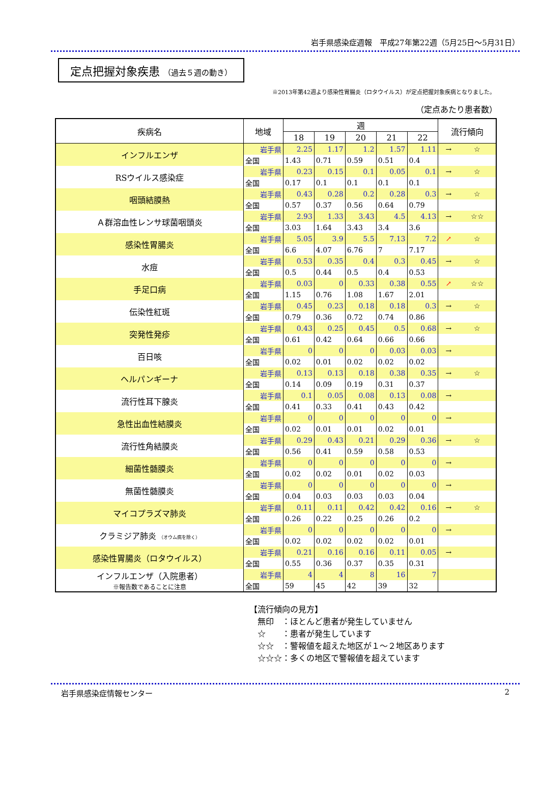岩手県感染症週報　平成27年第22週（5月25日～5月31日）
定点把握対象疾患 （過去５週の動き）
※2013年第42週より感染性胃腸炎（ロタウイルス）が定点把握対象疾病となりました。
（定点あたり患者数）
| 疾病名 | 地域 | 週 | | | | | 流行傾向 | |
| --- | --- | --- | --- | --- | --- | --- | --- | --- |
| | | 18 | 19 | 20 | 21 | 22 | | |
| インフルエンザ | 岩手県 | 2.25 | 1.17 | 1.2 | 1.57 | 1.11 | → | ☆ |
| | 全国 | 1.43 | 0.71 | 0.59 | 0.51 | 0.4 | | |
| RSウイルス感染症 | 岩手県 | 0.23 | 0.15 | 0.1 | 0.05 | 0.1 | → | ☆ |
| | 全国 | 0.17 | 0.1 | 0.1 | 0.1 | 0.1 | | |
| 咽頭結膜熱 | 岩手県 | 0.43 | 0.28 | 0.2 | 0.28 | 0.3 | → | ☆ |
| | 全国 | 0.57 | 0.37 | 0.56 | 0.64 | 0.79 | | |
| Ａ群溶血性レンサ球菌咽頭炎 | 岩手県 | 2.93 | 1.33 | 3.43 | 4.5 | 4.13 | → | ☆☆ |
| | 全国 | 3.03 | 1.64 | 3.43 | 3.4 | 3.6 | | |
| 感染性胃腸炎 | 岩手県 | 5.05 | 3.9 | 5.5 | 7.13 | 7.2 | ↗ | ☆ |
| | 全国 | 6.6 | 4.07 | 6.76 | 7 | 7.17 | | |
| 水痘 | 岩手県 | 0.53 | 0.35 | 0.4 | 0.3 | 0.45 | → | ☆ |
| | 全国 | 0.5 | 0.44 | 0.5 | 0.4 | 0.53 | | |
| 手足口病 | 岩手県 | 0.03 | 0 | 0.33 | 0.38 | 0.55 | ↗ | ☆☆ |
| | 全国 | 1.15 | 0.76 | 1.08 | 1.67 | 2.01 | | |
| 伝染性紅斑 | 岩手県 | 0.45 | 0.23 | 0.18 | 0.18 | 0.3 | → | ☆ |
| | 全国 | 0.79 | 0.36 | 0.72 | 0.74 | 0.86 | | |
| 突発性発疹 | 岩手県 | 0.43 | 0.25 | 0.45 | 0.5 | 0.68 | → | ☆ |
| | 全国 | 0.61 | 0.42 | 0.64 | 0.66 | 0.66 | | |
| 百日咳 | 岩手県 | 0 | 0 | 0 | 0.03 | 0.03 | → | |
| | 全国 | 0.02 | 0.01 | 0.02 | 0.02 | 0.02 | | |
| ヘルパンギーナ | 岩手県 | 0.13 | 0.13 | 0.18 | 0.38 | 0.35 | → | ☆ |
| | 全国 | 0.14 | 0.09 | 0.19 | 0.31 | 0.37 | | |
| 流行性耳下腺炎 | 岩手県 | 0.1 | 0.05 | 0.08 | 0.13 | 0.08 | → | |
| | 全国 | 0.41 | 0.33 | 0.41 | 0.43 | 0.42 | | |
| 急性出血性結膜炎 | 岩手県 | 0 | 0 | 0 | 0 | 0 | → | |
| | 全国 | 0.02 | 0.01 | 0.01 | 0.02 | 0.01 | | |
| 流行性角結膜炎 | 岩手県 | 0.29 | 0.43 | 0.21 | 0.29 | 0.36 | → | ☆ |
| | 全国 | 0.56 | 0.41 | 0.59 | 0.58 | 0.53 | | |
| 細菌性髄膜炎 | 岩手県 | 0 | 0 | 0 | 0 | 0 | → | |
| | 全国 | 0.02 | 0.02 | 0.01 | 0.02 | 0.03 | | |
| 無菌性髄膜炎 | 岩手県 | 0 | 0 | 0 | 0 | 0 | → | |
| | 全国 | 0.04 | 0.03 | 0.03 | 0.03 | 0.04 | | |
| マイコプラズマ肺炎 | 岩手県 | 0.11 | 0.11 | 0.42 | 0.42 | 0.16 | → | ☆ |
| | 全国 | 0.26 | 0.22 | 0.25 | 0.26 | 0.2 | | |
| クラミジア肺炎 （オウム病を除く） | 岩手県 | 0 | 0 | 0 | 0 | 0 | → | |
| | 全国 | 0.02 | 0.02 | 0.02 | 0.02 | 0.01 | | |
| 感染性胃腸炎（ロタウイルス） | 岩手県 | 0.21 | 0.16 | 0.16 | 0.11 | 0.05 | → | |
| | 全国 | 0.55 | 0.36 | 0.37 | 0.35 | 0.31 | | |
| インフルエンザ（入院患者） ※報告数であることに注意 | 岩手県 | 4 | 4 | 8 | 16 | 7 | | |
| | 全国 | 59 | 45 | 42 | 39 | 32 | | |
【流行傾向の見方】
　無印　：ほとんど患者が発生していません
　☆　　：患者が発生しています
　☆☆　：警報値を超えた地区が１～２地区あります
　☆☆☆：多くの地区で警報値を超えています
岩手県感染症情報センター 2